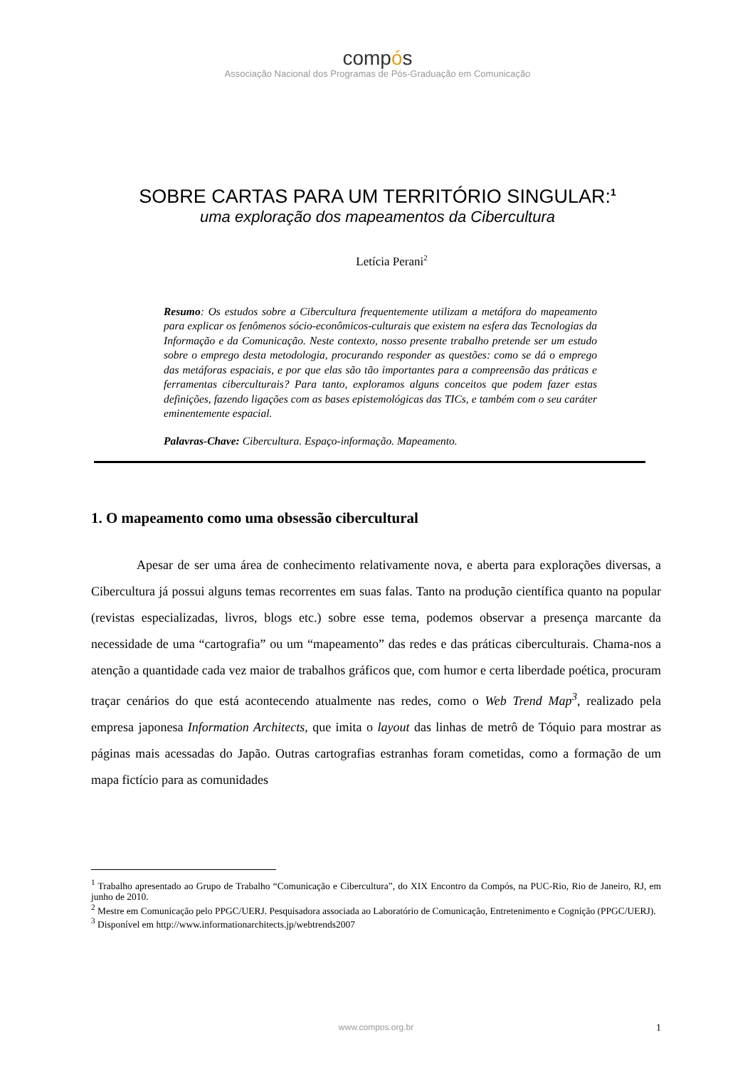compós
Associação Nacional dos Programas de Pós-Graduação em Comunicação
SOBRE CARTAS PARA UM TERRITÓRIO SINGULAR:<sup>1</sup>
uma exploração dos mapeamentos da Cibercultura
Letícia Perani<sup>2</sup>
Resumo: Os estudos sobre a Cibercultura frequentemente utilizam a metáfora do mapeamento para explicar os fenômenos sócio-econômicos-culturais que existem na esfera das Tecnologias da Informação e da Comunicação. Neste contexto, nosso presente trabalho pretende ser um estudo sobre o emprego desta metodologia, procurando responder as questões: como se dá o emprego das metáforas espaciais, e por que elas são tão importantes para a compreensão das práticas e ferramentas ciberculturais? Para tanto, exploramos alguns conceitos que podem fazer estas definições, fazendo ligações com as bases epistemológicas das TICs, e também com o seu caráter eminentemente espacial.
Palavras-Chave: Cibercultura. Espaço-informação. Mapeamento.
1. O mapeamento como uma obsessão cibercultural
Apesar de ser uma área de conhecimento relativamente nova, e aberta para explorações diversas, a Cibercultura já possui alguns temas recorrentes em suas falas. Tanto na produção científica quanto na popular (revistas especializadas, livros, blogs etc.) sobre esse tema, podemos observar a presença marcante da necessidade de uma “cartografia” ou um “mapeamento” das redes e das práticas ciberculturais. Chama-nos a atenção a quantidade cada vez maior de trabalhos gráficos que, com humor e certa liberdade poética, procuram traçar cenários do que está acontecendo atualmente nas redes, como o Web Trend Map<sup>3</sup>, realizado pela empresa japonesa Information Architects, que imita o layout das linhas de metrô de Tóquio para mostrar as páginas mais acessadas do Japão. Outras cartografias estranhas foram cometidas, como a formação de um mapa fictício para as comunidades
<sup>1</sup> Trabalho apresentado ao Grupo de Trabalho “Comunicação e Cibercultura”, do XIX Encontro da Compós, na PUC-Rio, Rio de Janeiro, RJ, em junho de 2010.
<sup>2</sup> Mestre em Comunicação pelo PPGC/UERJ. Pesquisadora associada ao Laboratório de Comunicação, Entretenimento e Cognição (PPGC/UERJ).
<sup>3</sup> Disponível em http://www.informationarchitects.jp/webtrends2007
www.compos.org.br
1